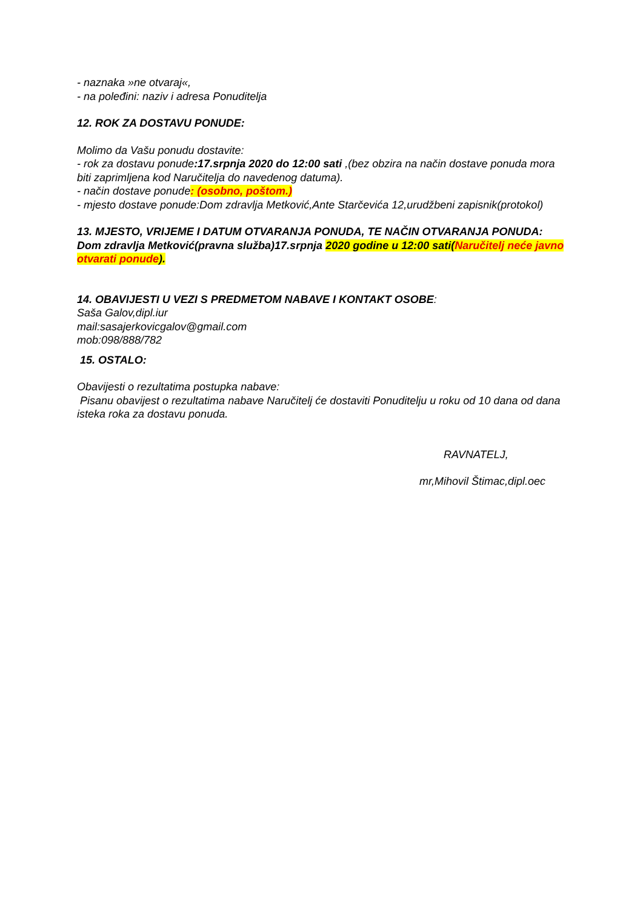- naznaka »ne otvaraj«,
- na poleđini: naziv i adresa Ponuditelja
12. ROK ZA DOSTAVU PONUDE:
Molimo da Vašu ponudu dostavite:
- rok za dostavu ponude:17.srpnja 2020 do 12:00 sati ,(bez obzira na način dostave ponuda mora biti zaprimljena kod Naručitelja do navedenog datuma).
- način dostave ponude: (osobno, poštom.)
- mjesto dostave ponude:Dom zdravlja Metković,Ante Starčevića 12,urudžbeni zapisnik(protokol)
13. MJESTO, VRIJEME I DATUM OTVARANJA PONUDA, TE NAČIN OTVARANJA PONUDA:
Dom zdravlja Metković(pravna služba)17.srpnja 2020 godine u 12:00 sati(Naručitelj neće javno otvarati ponude).
14. OBAVIJESTI U VEZI S PREDMETOM NABAVE I KONTAKT OSOBE:
Saša Galov,dipl.iur
mail:sasajerkovicgalov@gmail.com
mob:098/888/782
15. OSTALO:
Obavijesti o rezultatima postupka nabave:
Pisanu obavijest o rezultatima nabave Naručitelj će dostaviti Ponuditelju u roku od 10 dana od dana isteka roka za dostavu ponuda.
RAVNATELJ,
mr,Mihovil Štimac,dipl.oec